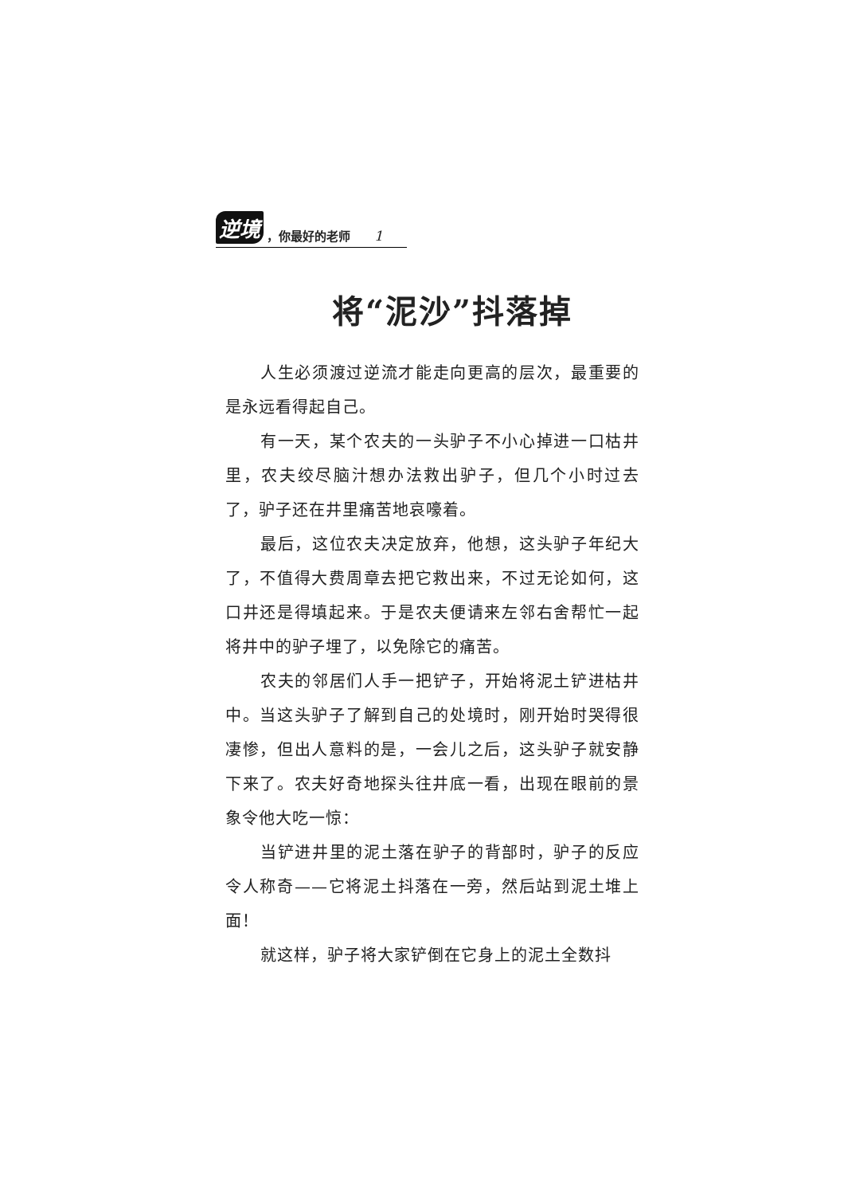逆境 ，你最好的老师 1
将“泥沙”抖落掉
人生必须渡过逆流才能走向更高的层次，最重要的是永远看得起自己。
有一天，某个农夫的一头驴子不小心掉进一口枯井里，农夫绞尽脑汁想办法救出驴子，但几个小时过去了，驴子还在井里痛苦地哀嚎着。
最后，这位农夫决定放弃，他想，这头驴子年纪大了，不值得大费周章去把它救出来，不过无论如何，这口井还是得填起来。于是农夫便请来左邻右舍帮忙一起将井中的驴子埋了，以免除它的痛苦。
农夫的邻居们人手一把铲子，开始将泥土铲进枯井中。当这头驴子了解到自己的处境时，刚开始时哭得很凄惨，但出人意料的是，一会儿之后，这头驴子就安静下来了。农夫好奇地探头往井底一看，出现在眼前的景象令他大吃一惊：
当铲进井里的泥土落在驴子的背部时，驴子的反应令人称奇——它将泥土抖落在一旁，然后站到泥土堆上面！
就这样，驴子将大家铲倒在它身上的泥土全数抖